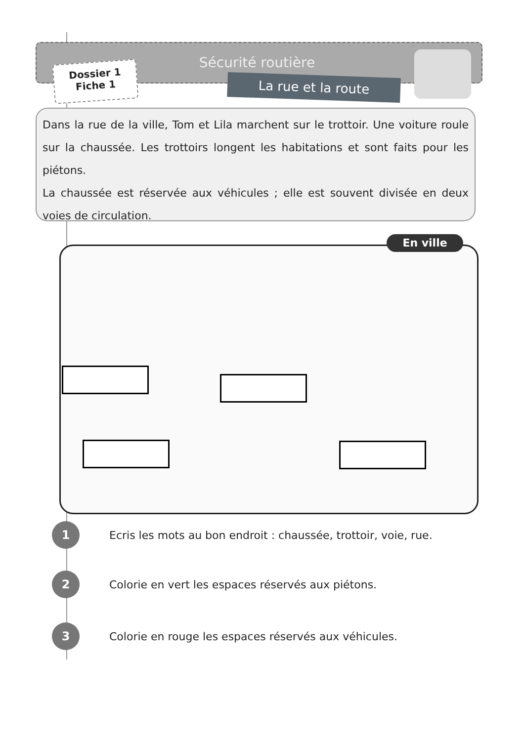Sécurité routière
Dossier 1
Fiche 1
La rue et la route
Dans la rue de la ville, Tom et Lila marchent sur le trottoir. Une voiture roule sur la chaussée. Les trottoirs longent les habitations et sont faits pour les piétons.
La chaussée est réservée aux véhicules ; elle est souvent divisée en deux voies de circulation.
En ville
1 Ecris les mots au bon endroit : chaussée, trottoir, voie, rue.
2 Colorie en vert les espaces réservés aux piétons.
3 Colorie en rouge les espaces réservés aux véhicules.